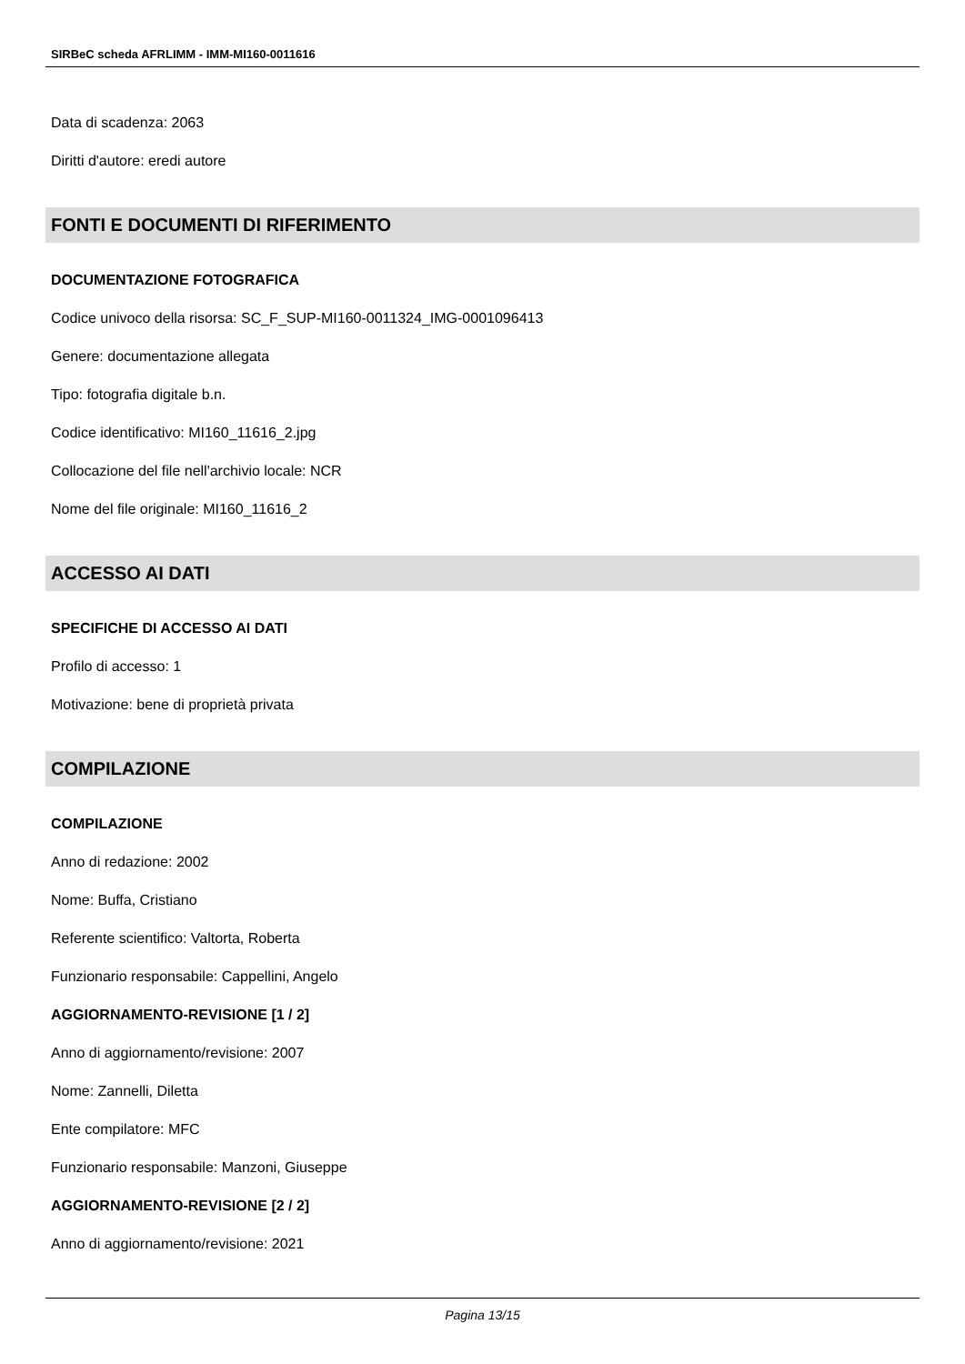SIRBeC scheda AFRLIMM - IMM-MI160-0011616
Data di scadenza: 2063
Diritti d'autore: eredi autore
FONTI E DOCUMENTI DI RIFERIMENTO
DOCUMENTAZIONE FOTOGRAFICA
Codice univoco della risorsa: SC_F_SUP-MI160-0011324_IMG-0001096413
Genere: documentazione allegata
Tipo: fotografia digitale b.n.
Codice identificativo: MI160_11616_2.jpg
Collocazione del file nell'archivio locale: NCR
Nome del file originale: MI160_11616_2
ACCESSO AI DATI
SPECIFICHE DI ACCESSO AI DATI
Profilo di accesso: 1
Motivazione: bene di proprietà privata
COMPILAZIONE
COMPILAZIONE
Anno di redazione: 2002
Nome: Buffa, Cristiano
Referente scientifico: Valtorta, Roberta
Funzionario responsabile: Cappellini, Angelo
AGGIORNAMENTO-REVISIONE [1 / 2]
Anno di aggiornamento/revisione: 2007
Nome: Zannelli, Diletta
Ente compilatore: MFC
Funzionario responsabile: Manzoni, Giuseppe
AGGIORNAMENTO-REVISIONE [2 / 2]
Anno di aggiornamento/revisione: 2021
Pagina 13/15